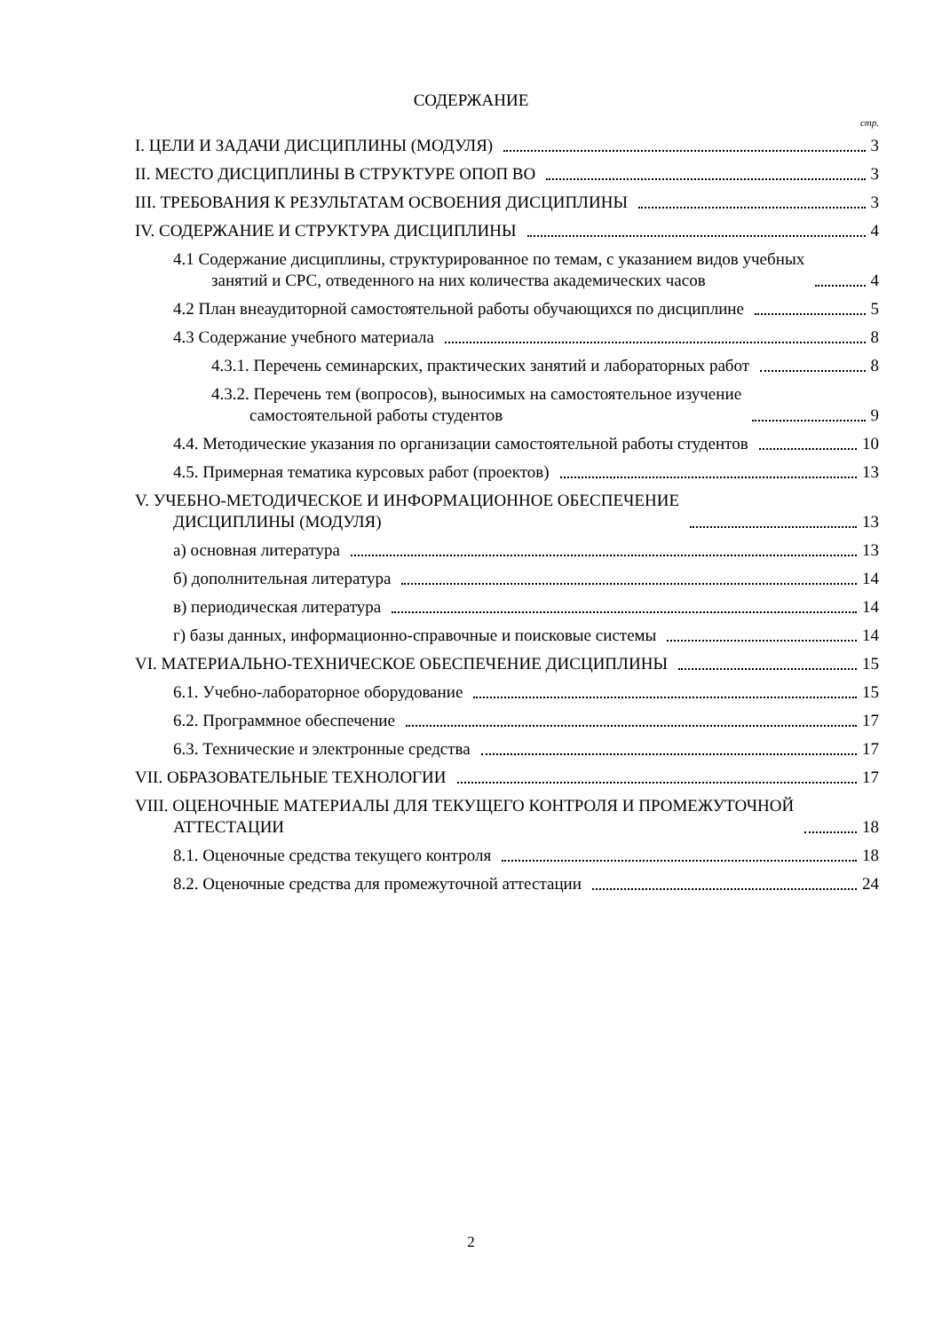СОДЕРЖАНИЕ
стр.
I. ЦЕЛИ И ЗАДАЧИ ДИСЦИПЛИНЫ (МОДУЛЯ) 3
II. МЕСТО ДИСЦИПЛИНЫ В СТРУКТУРЕ ОПОП ВО 3
III. ТРЕБОВАНИЯ К РЕЗУЛЬТАТАМ ОСВОЕНИЯ ДИСЦИПЛИНЫ 3
IV. СОДЕРЖАНИЕ И СТРУКТУРА ДИСЦИПЛИНЫ 4
4.1 Содержание дисциплины, структурированное по темам, с указанием видов учебных
занятий и СРС, отведенного на них количества академических часов 4
4.2 План внеаудиторной самостоятельной работы обучающихся по дисциплине 5
4.3 Содержание учебного материала 8
4.3.1. Перечень семинарских, практических занятий и лабораторных работ 8
4.3.2. Перечень тем (вопросов), выносимых на самостоятельное изучение
самостоятельной работы студентов 9
4.4. Методические указания по организации самостоятельной работы студентов 10
4.5. Примерная тематика курсовых работ (проектов) 13
V. УЧЕБНО-МЕТОДИЧЕСКОЕ И ИНФОРМАЦИОННОЕ ОБЕСПЕЧЕНИЕ
ДИСЦИПЛИНЫ (МОДУЛЯ) 13
а) основная литература 13
б) дополнительная литература 14
в) периодическая литература 14
г) базы данных, информационно-справочные и поисковые системы 14
VI. МАТЕРИАЛЬНО-ТЕХНИЧЕСКОЕ ОБЕСПЕЧЕНИЕ ДИСЦИПЛИНЫ 15
6.1. Учебно-лабораторное оборудование 15
6.2. Программное обеспечение 17
6.3. Технические и электронные средства 17
VII. ОБРАЗОВАТЕЛЬНЫЕ ТЕХНОЛОГИИ 17
VIII. ОЦЕНОЧНЫЕ МАТЕРИАЛЫ ДЛЯ ТЕКУЩЕГО КОНТРОЛЯ И ПРОМЕЖУТОЧНОЙ
АТТЕСТАЦИИ 18
8.1. Оценочные средства текущего контроля 18
8.2. Оценочные средства для промежуточной аттестации 24
2